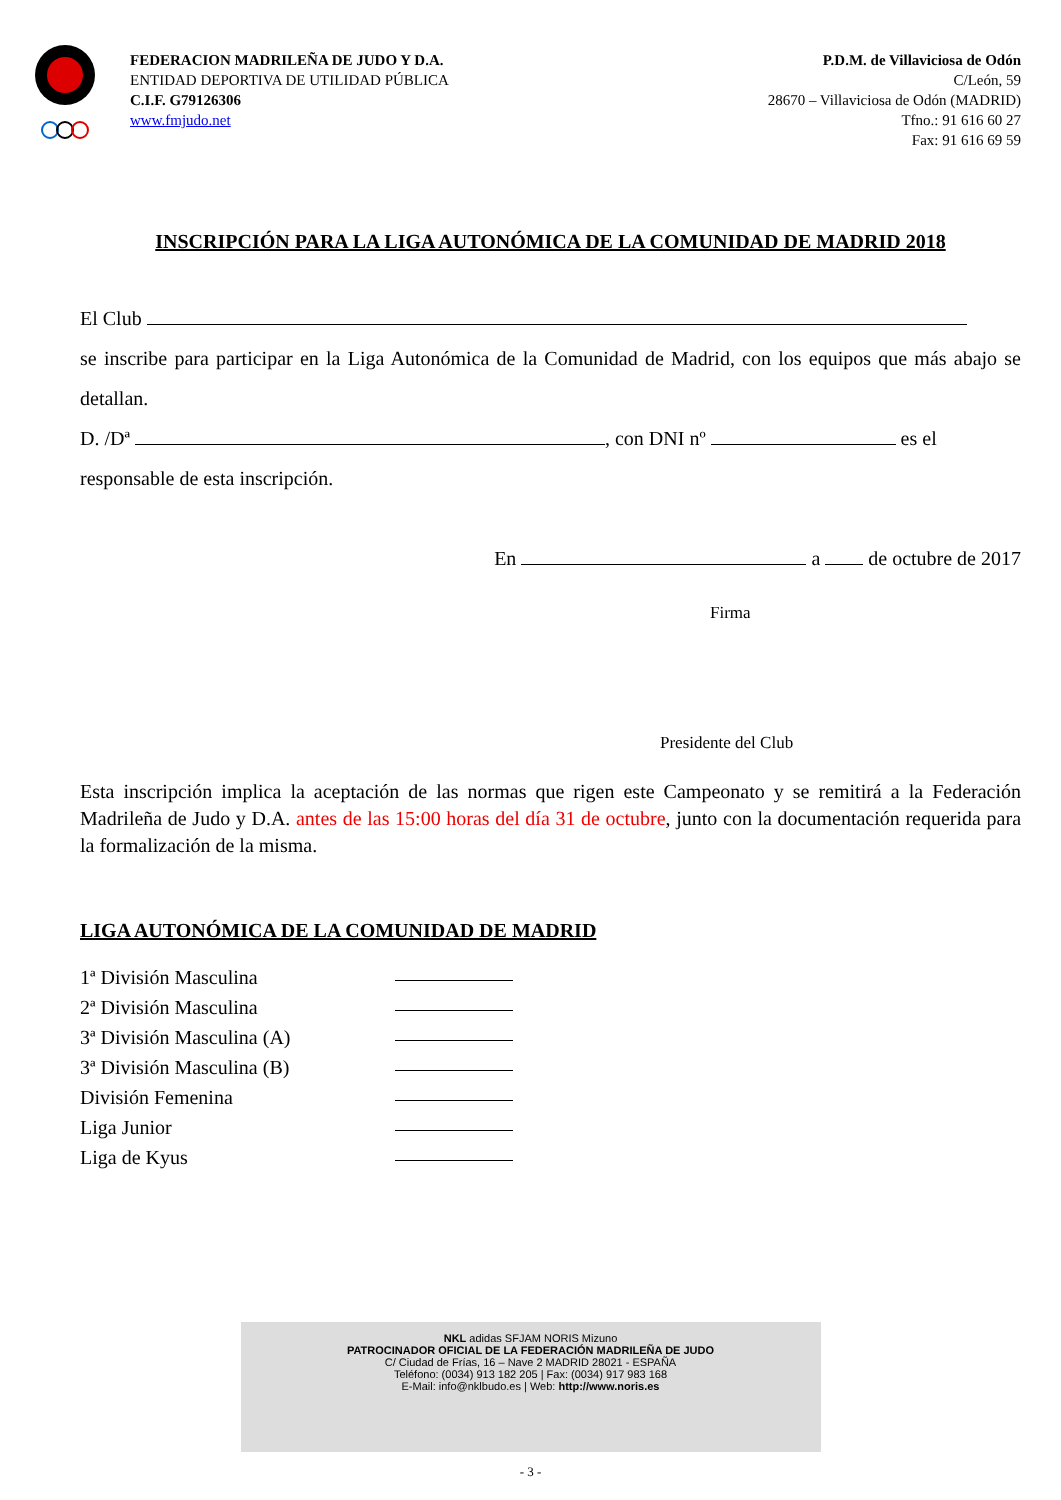FEDERACION MADRILEÑA DE JUDO Y D.A.
ENTIDAD DEPORTIVA DE UTILIDAD PÚBLICA
C.I.F. G79126306
www.fmjudo.net
P.D.M. de Villaviciosa de Odón
C/León, 59
28670 – Villaviciosa de Odón (MADRID)
Tfno.: 91 616 60 27
Fax: 91 616 69 59
INSCRIPCIÓN PARA LA LIGA AUTONÓMICA DE LA COMUNIDAD DE MADRID 2018
El Club
se inscribe para participar en la Liga Autonómica de la Comunidad de Madrid, con los equipos que más abajo se detallan.
D. /Dª , con DNI nº es el
responsable de esta inscripción.
En a de octubre de 2017
Firma
Presidente del Club
Esta inscripción implica la aceptación de las normas que rigen este Campeonato y se remitirá a la Federación Madrileña de Judo y D.A. antes de las 15:00 horas del día 31 de octubre, junto con la documentación requerida para la formalización de la misma.
LIGA AUTONÓMICA DE LA COMUNIDAD DE MADRID
1ª División Masculina
2ª División Masculina
3ª División Masculina (A)
3ª División Masculina (B)
División Femenina
Liga Junior
Liga de Kyus
NKL adidas SFJAM NORIS Mizuno
PATROCINADOR OFICIAL DE LA FEDERACIÓN MADRILEÑA DE JUDO
C/ Ciudad de Frías, 16 – Nave 2 MADRID 28021 - ESPAÑA
Teléfono: (0034) 913 182 205 | Fax: (0034) 917 983 168
E-Mail: info@nklbudo.es | Web: http://www.noris.es
- 3 -